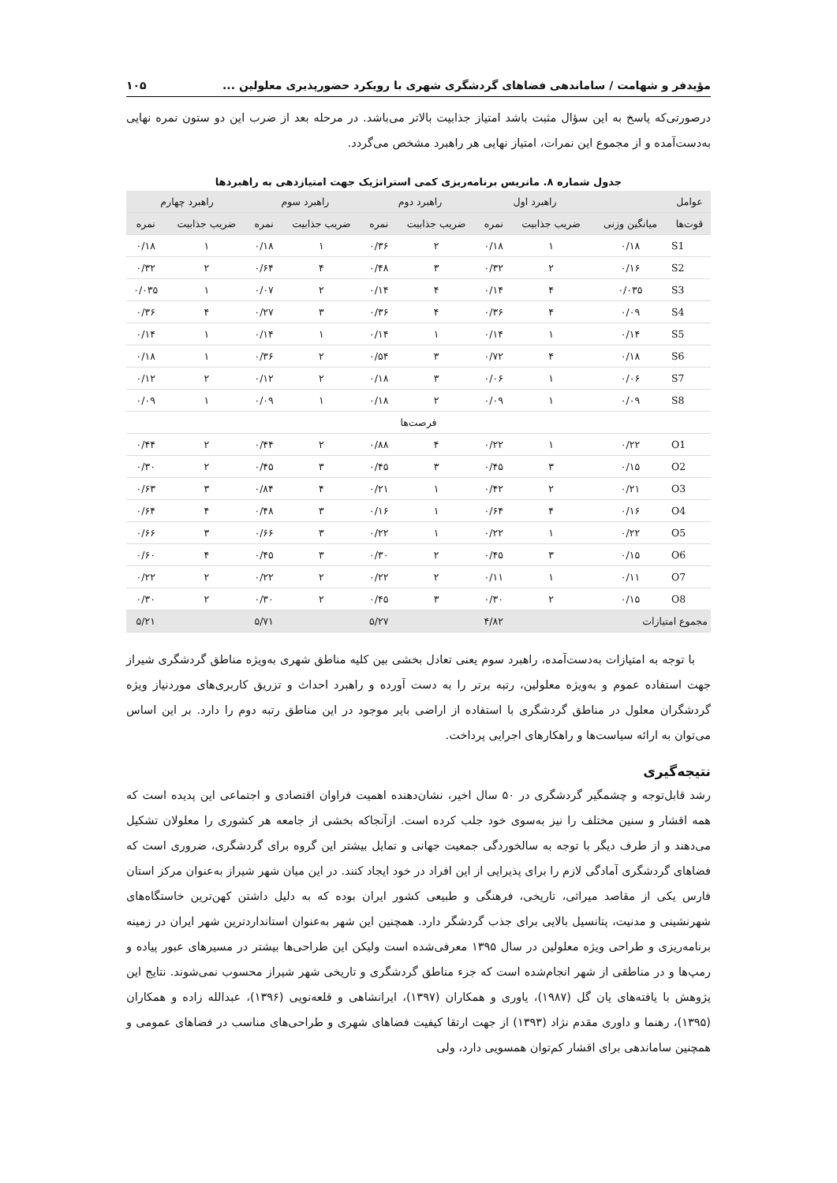مؤیدفر و شهامت / ساماندهی فضاهای گردشگری شهری با رویکرد حضورپذیری معلولین ... ۱۰۵
درصورتی‌که پاسخ به این سؤال مثبت باشد امتیاز جذابیت بالاتر می‌باشد. در مرحله بعد از ضرب این دو ستون نمره نهایی به‌دست‌آمده و از مجموع این نمرات، امتیاز نهایی هر راهبرد مشخص می‌گردد.
جدول شماره ۸. ماتریس برنامه‌ریزی کمی استراتژیک جهت امتیازدهی به راهبردها
| عوامل | | راهبرد اول | | راهبرد دوم | | راهبرد سوم | | راهبرد چهارم | |
| --- | --- | --- | --- | --- | --- | --- | --- | --- | --- |
| قوت‌ها | میانگین وزنی | ضریب جذابیت | نمره | ضریب جذابیت | نمره | ضریب جذابیت | نمره | ضریب جذابیت | نمره |
| S1 | ۰/۱۸ | ۱ | ۰/۱۸ | ۲ | ۰/۳۶ | ۱ | ۰/۱۸ | ۱ | ۰/۱۸ |
| S2 | ۰/۱۶ | ۲ | ۰/۳۲ | ۳ | ۰/۴۸ | ۴ | ۰/۶۴ | ۲ | ۰/۳۲ |
| S3 | ۰/۰۳۵ | ۴ | ۰/۱۴ | ۴ | ۰/۱۴ | ۲ | ۰/۰۷ | ۱ | ۰/۰۳۵ |
| S4 | ۰/۰۹ | ۴ | ۰/۳۶ | ۴ | ۰/۳۶ | ۳ | ۰/۲۷ | ۴ | ۰/۳۶ |
| S5 | ۰/۱۴ | ۱ | ۰/۱۴ | ۱ | ۰/۱۴ | ۱ | ۰/۱۴ | ۱ | ۰/۱۴ |
| S6 | ۰/۱۸ | ۴ | ۰/۷۲ | ۳ | ۰/۵۴ | ۲ | ۰/۳۶ | ۱ | ۰/۱۸ |
| S7 | ۰/۰۶ | ۱ | ۰/۰۶ | ۳ | ۰/۱۸ | ۲ | ۰/۱۲ | ۲ | ۰/۱۲ |
| S8 | ۰/۰۹ | ۱ | ۰/۰۹ | ۲ | ۰/۱۸ | ۱ | ۰/۰۹ | ۱ | ۰/۰۹ |
| فرصت‌ها | | | | | | | | | |
| O1 | ۰/۲۲ | ۱ | ۰/۲۲ | ۴ | ۰/۸۸ | ۲ | ۰/۴۴ | ۲ | ۰/۴۴ |
| O2 | ۰/۱۵ | ۳ | ۰/۴۵ | ۳ | ۰/۴۵ | ۳ | ۰/۴۵ | ۲ | ۰/۳۰ |
| O3 | ۰/۲۱ | ۲ | ۰/۴۲ | ۱ | ۰/۲۱ | ۴ | ۰/۸۴ | ۳ | ۰/۶۳ |
| O4 | ۰/۱۶ | ۴ | ۰/۶۴ | ۱ | ۰/۱۶ | ۳ | ۰/۴۸ | ۴ | ۰/۶۴ |
| O5 | ۰/۲۲ | ۱ | ۰/۲۲ | ۱ | ۰/۲۲ | ۳ | ۰/۶۶ | ۳ | ۰/۶۶ |
| O6 | ۰/۱۵ | ۳ | ۰/۴۵ | ۲ | ۰/۳۰ | ۳ | ۰/۴۵ | ۴ | ۰/۶۰ |
| O7 | ۰/۱۱ | ۱ | ۰/۱۱ | ۲ | ۰/۲۲ | ۲ | ۰/۲۲ | ۲ | ۰/۲۲ |
| O8 | ۰/۱۵ | ۲ | ۰/۳۰ | ۳ | ۰/۴۵ | ۲ | ۰/۳۰ | ۲ | ۰/۳۰ |
| مجموع امتیازات | | | ۴/۸۲ | | ۵/۲۷ | | ۵/۷۱ | | ۵/۲۱ |
با توجه به امتیازات به‌دست‌آمده، راهبرد سوم یعنی تعادل بخشی بین کلیه مناطق شهری به‌ویژه مناطق گردشگری شیراز جهت استفاده عموم و به‌ویژه معلولین، رتبه برتر را به دست آورده و راهبرد احداث و تزریق کاربری‌های موردنیاز ویژه گردشگران معلول در مناطق گردشگری با استفاده از اراضی بایر موجود در این مناطق رتبه دوم را دارد. بر این اساس می‌توان به ارائه سیاست‌ها و راهکارهای اجرایی پرداخت.
نتیجه‌گیری
رشد قابل‌توجه و چشمگیر گردشگری در ۵۰ سال اخیر، نشان‌دهنده اهمیت فراوان اقتصادی و اجتماعی این پدیده است که همه اقشار و سنین مختلف را نیز به‌سوی خود جلب کرده است. ازآنجاکه بخشی از جامعه هر کشوری را معلولان تشکیل می‌دهند و از طرف دیگر با توجه به سالخوردگی جمعیت جهانی و تمایل بیشتر این گروه برای گردشگری، ضروری است که فضاهای گردشگری آمادگی لازم را برای پذیرایی از این افراد در خود ایجاد کنند. در این میان شهر شیراز به‌عنوان مرکز استان فارس یکی از مقاصد میراثی، تاریخی، فرهنگی و طبیعی کشور ایران بوده که به دلیل داشتن کهن‌ترین خاستگاه‌های شهرنشینی و مدنیت، پتانسیل بالایی برای جذب گردشگر دارد. همچنین این شهر به‌عنوان استانداردترین شهر ایران در زمینه برنامه‌ریزی و طراحی ویژه معلولین در سال ۱۳۹۵ معرفی‌شده است ولیکن این طراحی‌ها بیشتر در مسیرهای عبور پیاده و رمپ‌ها و در مناطقی از شهر انجام‌شده است که جزء مناطق گردشگری و تاریخی شهر شیراز محسوب نمی‌شوند. نتایج این پژوهش با یافته‌های یان گل (۱۹۸۷)، یاوری و همکاران (۱۳۹۷)، ایرانشاهی و قلعه‌نویی (۱۳۹۶)، عبدالله زاده و همکاران (۱۳۹۵)، رهنما و داوری مقدم نژاد (۱۳۹۳) از جهت ارتقا کیفیت فضاهای شهری و طراحی‌های مناسب در فضاهای عمومی و همچنین ساماندهی برای اقشار کم‌توان همسویی دارد، ولی